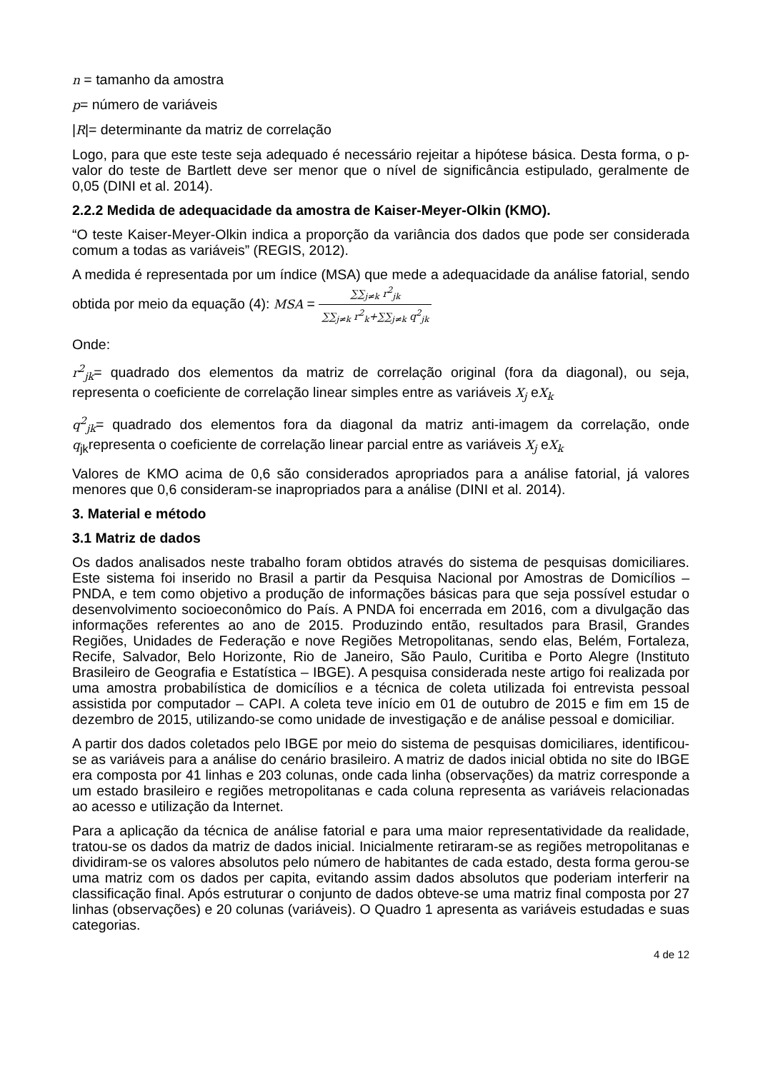n = tamanho da amostra
p= número de variáveis
|R|= determinante da matriz de correlação
Logo, para que este teste seja adequado é necessário rejeitar a hipótese básica. Desta forma, o p-valor do teste de Bartlett deve ser menor que o nível de significância estipulado, geralmente de 0,05 (DINI et al. 2014).
2.2.2 Medida de adequacidade da amostra de Kaiser-Meyer-Olkin (KMO).
“O teste Kaiser-Meyer-Olkin indica a proporção da variância dos dados que pode ser considerada comum a todas as variáveis” (REGIS, 2012).
A medida é representada por um índice (MSA) que mede a adequacidade da análise fatorial, sendo obtida por meio da equação (4): MSA = ∑∑<sub>j≠k</sub> r<sup>2</sup><sub>jk</sub> ∑∑<sub>j≠k</sub> r<sup>2</sup><sub>k</sub>+∑∑<sub>j≠k</sub> q<sup>2</sup><sub>jk</sub>
Onde:
r<sup>2</sup><sub>jk</sub>= quadrado dos elementos da matriz de correlação original (fora da diagonal), ou seja, representa o coeficiente de correlação linear simples entre as variáveis X<sub>j</sub> eX<sub>k</sub>
q<sup>2</sup><sub>jk</sub>= quadrado dos elementos fora da diagonal da matriz anti-imagem da correlação, onde q<sub>jk</sub>representa o coeficiente de correlação linear parcial entre as variáveis X<sub>j</sub> eX<sub>k</sub>
Valores de KMO acima de 0,6 são considerados apropriados para a análise fatorial, já valores menores que 0,6 consideram-se inapropriados para a análise (DINI et al. 2014).
3. Material e método
3.1 Matriz de dados
Os dados analisados neste trabalho foram obtidos através do sistema de pesquisas domiciliares. Este sistema foi inserido no Brasil a partir da Pesquisa Nacional por Amostras de Domicílios – PNDA, e tem como objetivo a produção de informações básicas para que seja possível estudar o desenvolvimento socioeconômico do País. A PNDA foi encerrada em 2016, com a divulgação das informações referentes ao ano de 2015. Produzindo então, resultados para Brasil, Grandes Regiões, Unidades de Federação e nove Regiões Metropolitanas, sendo elas, Belém, Fortaleza, Recife, Salvador, Belo Horizonte, Rio de Janeiro, São Paulo, Curitiba e Porto Alegre (Instituto Brasileiro de Geografia e Estatística – IBGE). A pesquisa considerada neste artigo foi realizada por uma amostra probabilística de domicílios e a técnica de coleta utilizada foi entrevista pessoal assistida por computador – CAPI. A coleta teve início em 01 de outubro de 2015 e fim em 15 de dezembro de 2015, utilizando-se como unidade de investigação e de análise pessoal e domiciliar.
A partir dos dados coletados pelo IBGE por meio do sistema de pesquisas domiciliares, identificou-se as variáveis para a análise do cenário brasileiro. A matriz de dados inicial obtida no site do IBGE era composta por 41 linhas e 203 colunas, onde cada linha (observações) da matriz corresponde a um estado brasileiro e regiões metropolitanas e cada coluna representa as variáveis relacionadas ao acesso e utilização da Internet.
Para a aplicação da técnica de análise fatorial e para uma maior representatividade da realidade, tratou-se os dados da matriz de dados inicial. Inicialmente retiraram-se as regiões metropolitanas e dividiram-se os valores absolutos pelo número de habitantes de cada estado, desta forma gerou-se uma matriz com os dados per capita, evitando assim dados absolutos que poderiam interferir na classificação final. Após estruturar o conjunto de dados obteve-se uma matriz final composta por 27 linhas (observações) e 20 colunas (variáveis). O Quadro 1 apresenta as variáveis estudadas e suas categorias.
4 de 12